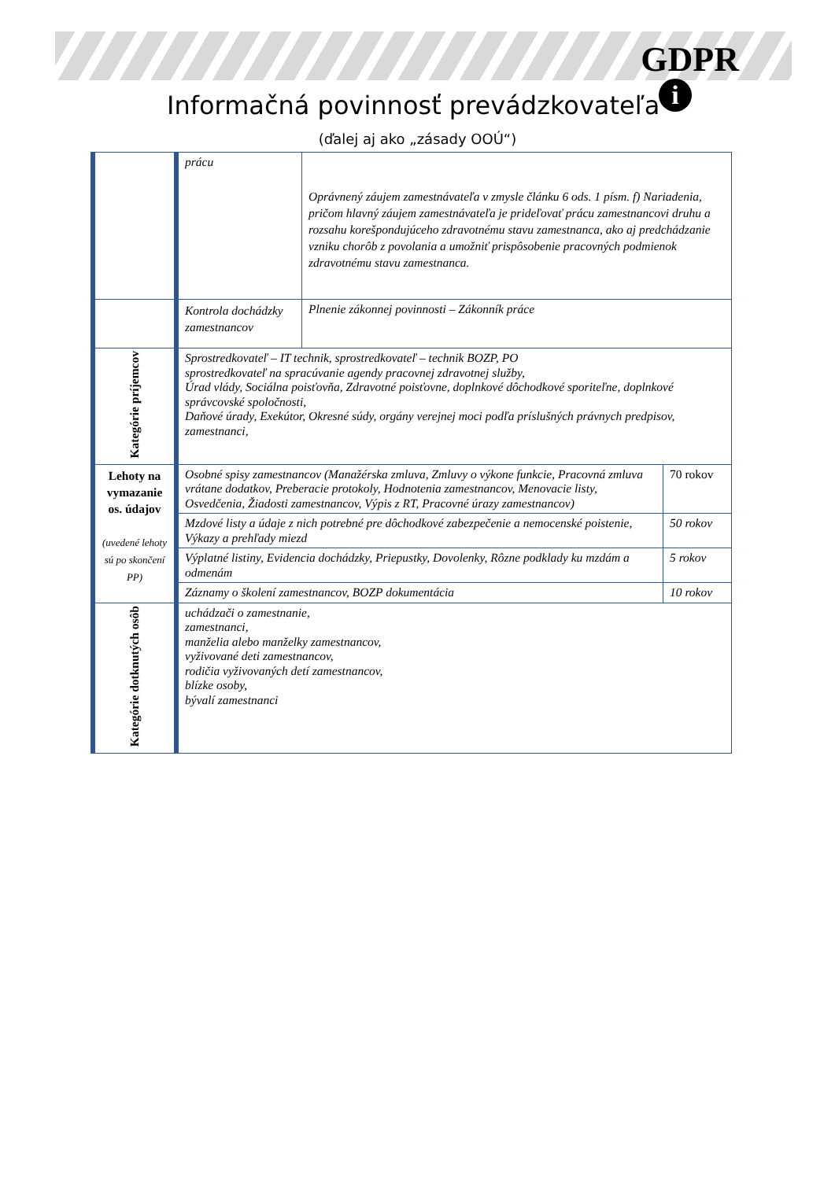GDPR
i
Informačná povinnosť prevádzkovateľa
(ďalej aj ako „zásady OOÚ“)
| | prácu | Oprávnený záujem zamestnávateľa v zmysle článku 6 ods. 1 písm. f) Nariadenia, pričom hlavný záujem zamestnávateľa je prideľovať prácu zamestnancovi druhu a rozsahu korešpondujúceho zdravotnému stavu zamestnanca, ako aj predchádzanie vzniku chorôb z povolania a umožniť prispôsobenie pracovných podmienok zdravotnému stavu zamestnanca. | |
| | Kontrola dochádzky zamestnancov | Plnenie zákonnej povinnosti – Zákonník práce | |
| Kategórie príjemcov | Sprostredkovateľ – IT technik, sprostredkovateľ – technik BOZP, PO sprostredkovateľ na spracúvanie agendy pracovnej zdravotnej služby, Úrad vlády, Sociálna poisťovňa, Zdravotné poisťovne, doplnkové dôchodkové sporiteľne, doplnkové správcovské spoločnosti, Daňové úrady, Exekútor, Okresné súdy, orgány verejnej moci podľa príslušných právnych predpisov, zamestnanci, | | |
| Lehoty na vymazanie os. údajov (uvedené lehoty sú po skončení PP) | Osobné spisy zamestnancov (Manažérska zmluva, Zmluvy o výkone funkcie, Pracovná zmluva vrátane dodatkov, Preberacie protokoly, Hodnotenia zamestnancov, Menovacie listy, Osvedčenia, Žiadosti zamestnancov, Výpis z RT, Pracovné úrazy zamestnancov) | | 70 rokov |
| | Mzdové listy a údaje z nich potrebné pre dôchodkové zabezpečenie a nemocenské poistenie, Výkazy a prehľady miezd | | 50 rokov |
| | Výplatné listiny, Evidencia dochádzky, Priepustky, Dovolenky, Rôzne podklady ku mzdám a odmenám | | 5 rokov |
| | Záznamy o školení zamestnancov, BOZP dokumentácia | | 10 rokov |
| Kategórie dotknutých osôb | uchádzači o zamestnanie, zamestnanci, manželia alebo manželky zamestnancov, vyživované deti zamestnancov, rodičia vyživovaných detí zamestnancov, blízke osoby, bývalí zamestnanci | | |